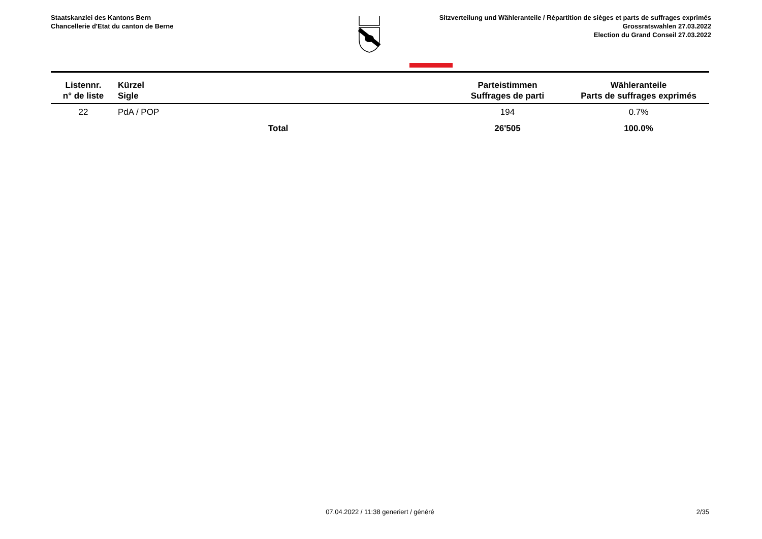Staatskanzlei des Kantons Bern
Chancellerie d'Etat du canton de Berne
Sitzverteilung und Wähleranteile / Répartition de sièges et parts de suffrages exprimés
Grossratswahlen 27.03.2022
Election du Grand Conseil 27.03.2022
| Listennr. n° de liste | Kürzel Sigle | | Parteistimmen Suffrages de parti | Wähleranteile Parts de suffrages exprimés |
| --- | --- | --- | --- | --- |
| 22 | PdA / POP | | 194 | 0.7% |
| | Total | | 26'505 | 100.0% |
07.04.2022 / 11:38 generiert / généré
2/35